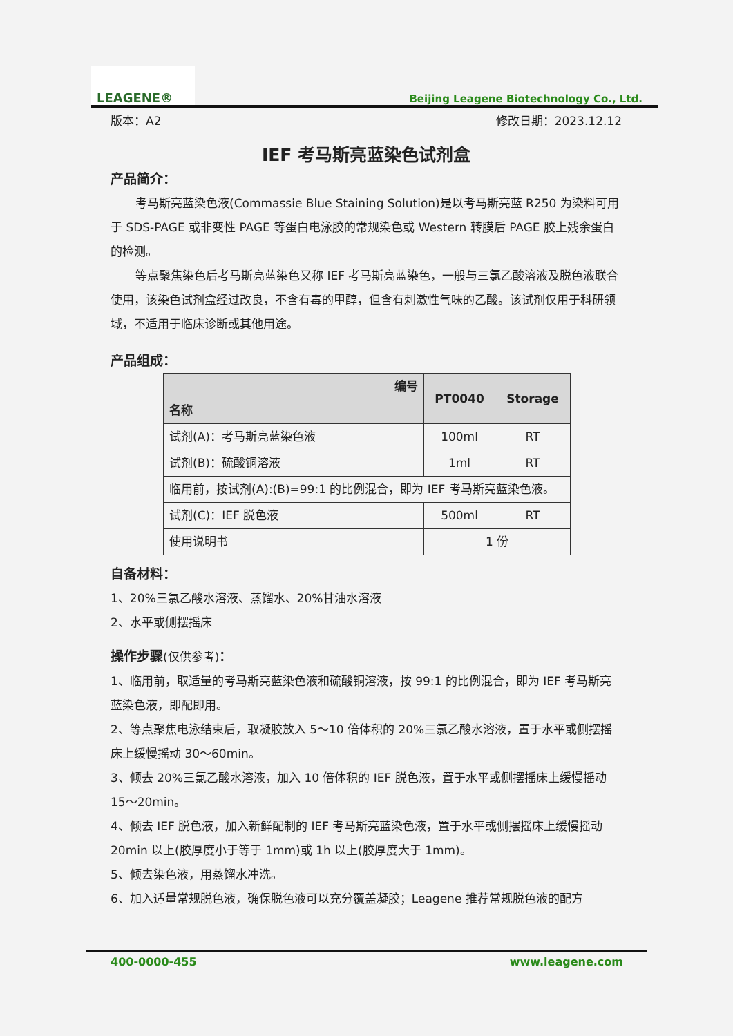LEAGENE®
Beijing Leagene Biotechnology Co., Ltd.
版本：A2 修改日期：2023.12.12
IEF 考马斯亮蓝染色试剂盒
产品简介：
考马斯亮蓝染色液(Commassie Blue Staining Solution)是以考马斯亮蓝 R250 为染料可用于 SDS-PAGE 或非变性 PAGE 等蛋白电泳胶的常规染色或 Western 转膜后 PAGE 胶上残余蛋白的检测。
等点聚焦染色后考马斯亮蓝染色又称 IEF 考马斯亮蓝染色，一般与三氯乙酸溶液及脱色液联合使用，该染色试剂盒经过改良，不含有毒的甲醇，但含有刺激性气味的乙酸。该试剂仅用于科研领域，不适用于临床诊断或其他用途。
产品组成：
| 编号 名称 | PT0040 | Storage |
| --- | --- | --- |
| 试剂(A)：考马斯亮蓝染色液 | 100ml | RT |
| 试剂(B)：硫酸铜溶液 | 1ml | RT |
| 临用前，按试剂(A):(B)=99:1 的比例混合，即为 IEF 考马斯亮蓝染色液。 | | |
| 试剂(C)：IEF 脱色液 | 500ml | RT |
| 使用说明书 | 1 份 | |
自备材料：
1、20%三氯乙酸水溶液、蒸馏水、20%甘油水溶液
2、水平或侧摆摇床
操作步骤(仅供参考)：
1、临用前，取适量的考马斯亮蓝染色液和硫酸铜溶液，按 99:1 的比例混合，即为 IEF 考马斯亮蓝染色液，即配即用。
2、等点聚焦电泳结束后，取凝胶放入 5～10 倍体积的 20%三氯乙酸水溶液，置于水平或侧摆摇床上缓慢摇动 30～60min。
3、倾去 20%三氯乙酸水溶液，加入 10 倍体积的 IEF 脱色液，置于水平或侧摆摇床上缓慢摇动 15～20min。
4、倾去 IEF 脱色液，加入新鲜配制的 IEF 考马斯亮蓝染色液，置于水平或侧摆摇床上缓慢摇动 20min 以上(胶厚度小于等于 1mm)或 1h 以上(胶厚度大于 1mm)。
5、倾去染色液，用蒸馏水冲洗。
6、加入适量常规脱色液，确保脱色液可以充分覆盖凝胶；Leagene 推荐常规脱色液的配方
400-0000-455 www.leagene.com